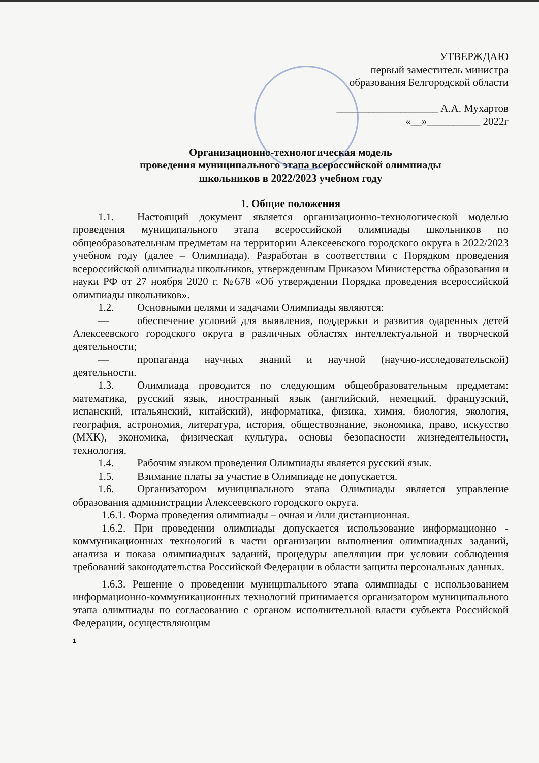УТВЕРЖДАЮ
первый заместитель министра
образования Белгородской области
___________________ А.А. Мухартов
«__»__________ 2022г
Организационно-технологическая модель
проведения муниципального этапа всероссийской олимпиады
школьников в 2022/2023 учебном году
1. Общие положения
1.1. Настоящий документ является организационно-технологической моделью проведения муниципального этапа всероссийской олимпиады школьников по общеобразовательным предметам на территории Алексеевского городского округа в 2022/2023 учебном году (далее – Олимпиада). Разработан в соответствии с Порядком проведения всероссийской олимпиады школьников, утвержденным Приказом Министерства образования и науки РФ от 27 ноября 2020 г. №678 «Об утверждении Порядка проведения всероссийской олимпиады школьников».
1.2. Основными целями и задачами Олимпиады являются:
— обеспечение условий для выявления, поддержки и развития одаренных детей Алексеевского городского округа в различных областях интеллектуальной и творческой деятельности;
— пропаганда научных знаний и научной (научно-исследовательской) деятельности.
1.3. Олимпиада проводится по следующим общеобразовательным предметам: математика, русский язык, иностранный язык (английский, немецкий, французский, испанский, итальянский, китайский), информатика, физика, химия, биология, экология, география, астрономия, литература, история, обществознание, экономика, право, искусство (МХК), экономика, физическая культура, основы безопасности жизнедеятельности, технология.
1.4. Рабочим языком проведения Олимпиады является русский язык.
1.5. Взимание платы за участие в Олимпиаде не допускается.
1.6. Организатором муниципального этапа Олимпиады является управление образования администрации Алексеевского городского округа.
1.6.1. Форма проведения олимпиады – очная и /или дистанционная.
1.6.2. При проведении олимпиады допускается использование информационно - коммуникационных технологий в части организации выполнения олимпиадных заданий, анализа и показа олимпиадных заданий, процедуры апелляции при условии соблюдения требований законодательства Российской Федерации в области защиты персональных данных.
1.6.3. Решение о проведении муниципального этапа олимпиады с использованием информационно-коммуникационных технологий принимается организатором муниципального этапа олимпиады по согласованию с органом исполнительной власти субъекта Российской Федерации, осуществляющим
1